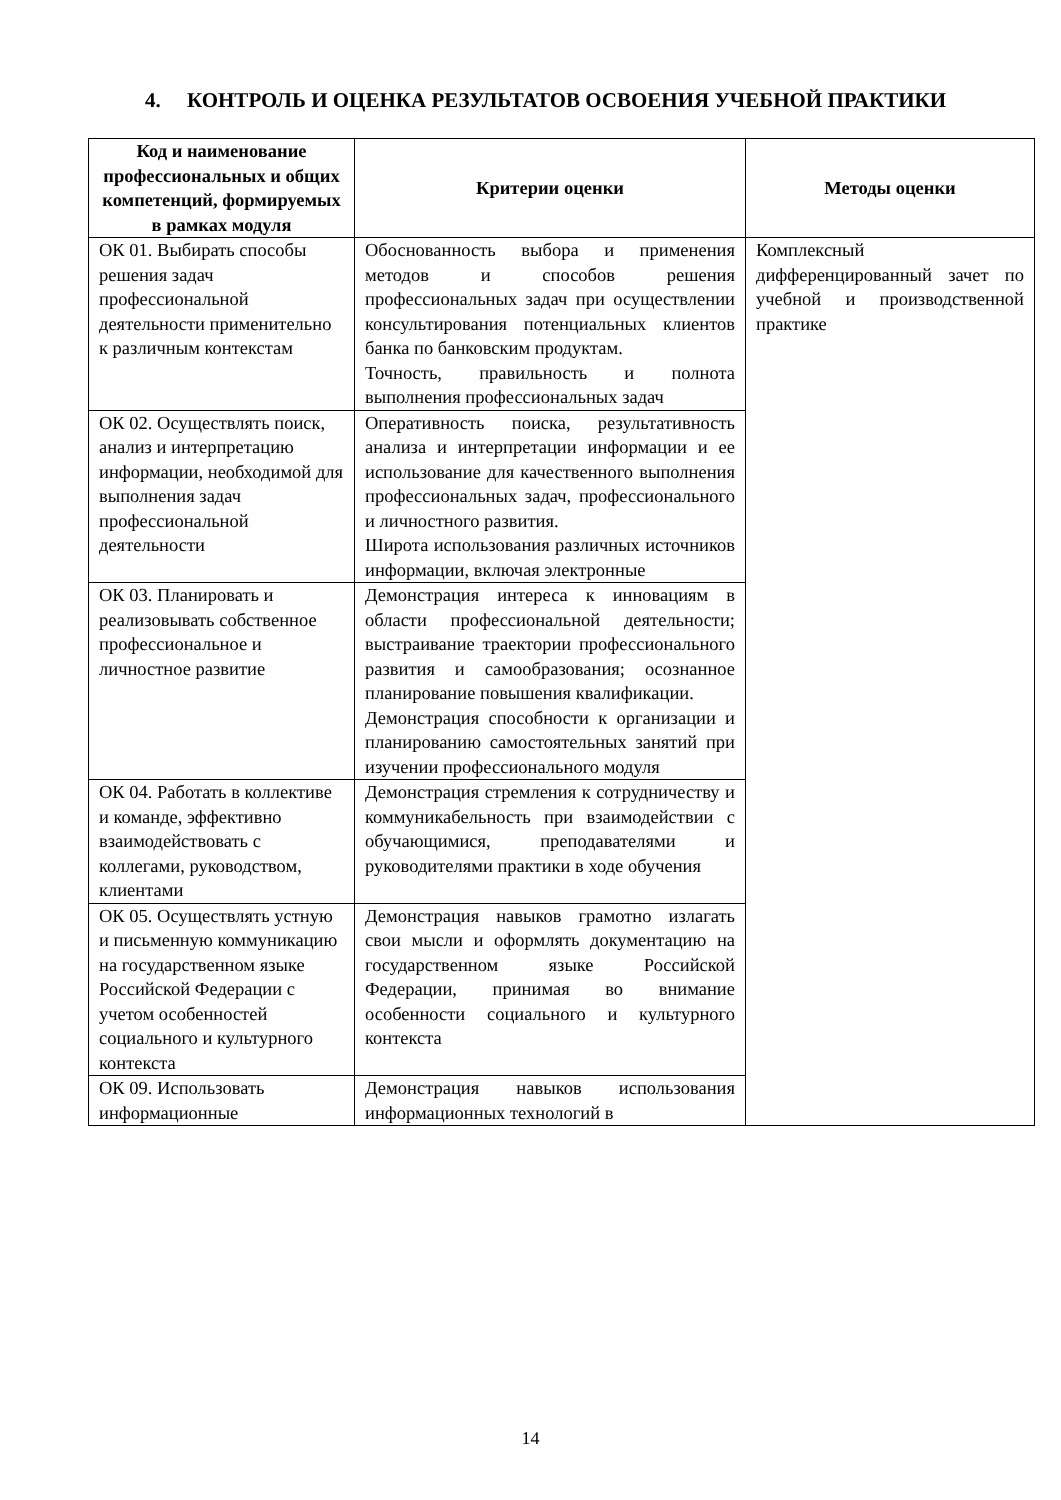4. КОНТРОЛЬ И ОЦЕНКА РЕЗУЛЬТАТОВ ОСВОЕНИЯ УЧЕБНОЙ ПРАКТИКИ
| Код и наименование профессиональных и общих компетенций, формируемых в рамках модуля | Критерии оценки | Методы оценки |
| --- | --- | --- |
| ОК 01. Выбирать способы решения задач профессиональной деятельности применительно к различным контекстам | Обоснованность выбора и применения методов и способов решения профессиональных задач при осуществлении консультирования потенциальных клиентов банка по банковским продуктам. Точность, правильность и полнота выполнения профессиональных задач | Комплексный дифференцированный зачет по учебной и производственной практике |
| ОК 02. Осуществлять поиск, анализ и интерпретацию информации, необходимой для выполнения задач профессиональной деятельности | Оперативность поиска, результативность анализа и интерпретации информации и ее использование для качественного выполнения профессиональных задач, профессионального и личностного развития. Широта использования различных источников информации, включая электронные | |
| ОК 03. Планировать и реализовывать собственное профессиональное и личностное развитие | Демонстрация интереса к инновациям в области профессиональной деятельности; выстраивание траектории профессионального развития и самообразования; осознанное планирование повышения квалификации. Демонстрация способности к организации и планированию самостоятельных занятий при изучении профессионального модуля | |
| ОК 04. Работать в коллективе и команде, эффективно взаимодействовать с коллегами, руководством, клиентами | Демонстрация стремления к сотрудничеству и коммуникабельность при взаимодействии с обучающимися, преподавателями и руководителями практики в ходе обучения | |
| ОК 05. Осуществлять устную и письменную коммуникацию на государственном языке Российской Федерации с учетом особенностей социального и культурного контекста | Демонстрация навыков грамотно излагать свои мысли и оформлять документацию на государственном языке Российской Федерации, принимая во внимание особенности социального и культурного контекста | |
| ОК 09. Использовать информационные | Демонстрация навыков использования информационных технологий в | |
14